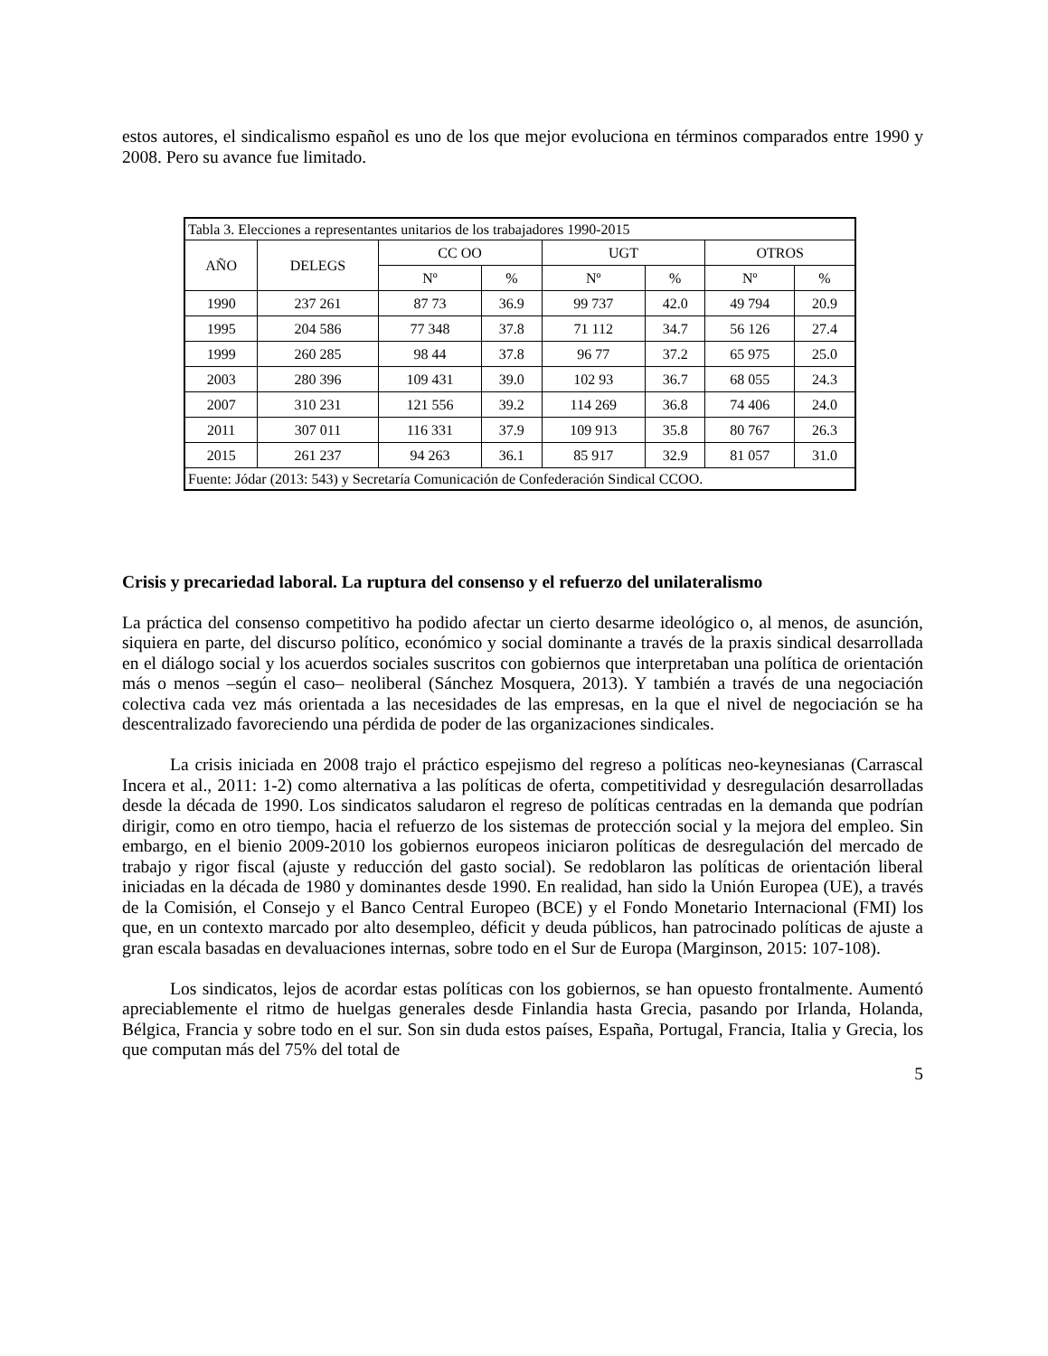estos autores, el sindicalismo español es uno de los que mejor evoluciona en términos comparados entre 1990 y 2008. Pero su avance fue limitado.
| Tabla 3. Elecciones a representantes unitarios de los trabajadores 1990-2015 | | | | | | | |
| AÑO | DELEGS | CC OO | | UGT | | OTROS | |
| | | Nº | % | Nº | % | Nº | % |
| 1990 | 237 261 | 87 73 | 36.9 | 99 737 | 42.0 | 49 794 | 20.9 |
| 1995 | 204 586 | 77 348 | 37.8 | 71 112 | 34.7 | 56 126 | 27.4 |
| 1999 | 260 285 | 98 44 | 37.8 | 96 77 | 37.2 | 65 975 | 25.0 |
| 2003 | 280 396 | 109 431 | 39.0 | 102 93 | 36.7 | 68 055 | 24.3 |
| 2007 | 310 231 | 121 556 | 39.2 | 114 269 | 36.8 | 74 406 | 24.0 |
| 2011 | 307 011 | 116 331 | 37.9 | 109 913 | 35.8 | 80 767 | 26.3 |
| 2015 | 261 237 | 94 263 | 36.1 | 85 917 | 32.9 | 81 057 | 31.0 |
| Fuente: Jódar (2013: 543) y Secretaría Comunicación de Confederación Sindical CCOO. | | | | | | | |
Crisis y precariedad laboral. La ruptura del consenso y el refuerzo del unilateralismo
La práctica del consenso competitivo ha podido afectar un cierto desarme ideológico o, al menos, de asunción, siquiera en parte, del discurso político, económico y social dominante a través de la praxis sindical desarrollada en el diálogo social y los acuerdos sociales suscritos con gobiernos que interpretaban una política de orientación más o menos –según el caso– neoliberal (Sánchez Mosquera, 2013). Y también a través de una negociación colectiva cada vez más orientada a las necesidades de las empresas, en la que el nivel de negociación se ha descentralizado favoreciendo una pérdida de poder de las organizaciones sindicales.
La crisis iniciada en 2008 trajo el práctico espejismo del regreso a políticas neo-keynesianas (Carrascal Incera et al., 2011: 1-2) como alternativa a las políticas de oferta, competitividad y desregulación desarrolladas desde la década de 1990. Los sindicatos saludaron el regreso de políticas centradas en la demanda que podrían dirigir, como en otro tiempo, hacia el refuerzo de los sistemas de protección social y la mejora del empleo. Sin embargo, en el bienio 2009-2010 los gobiernos europeos iniciaron políticas de desregulación del mercado de trabajo y rigor fiscal (ajuste y reducción del gasto social). Se redoblaron las políticas de orientación liberal iniciadas en la década de 1980 y dominantes desde 1990. En realidad, han sido la Unión Europea (UE), a través de la Comisión, el Consejo y el Banco Central Europeo (BCE) y el Fondo Monetario Internacional (FMI) los que, en un contexto marcado por alto desempleo, déficit y deuda públicos, han patrocinado políticas de ajuste a gran escala basadas en devaluaciones internas, sobre todo en el Sur de Europa (Marginson, 2015: 107-108).
Los sindicatos, lejos de acordar estas políticas con los gobiernos, se han opuesto frontalmente. Aumentó apreciablemente el ritmo de huelgas generales desde Finlandia hasta Grecia, pasando por Irlanda, Holanda, Bélgica, Francia y sobre todo en el sur. Son sin duda estos países, España, Portugal, Francia, Italia y Grecia, los que computan más del 75% del total de
5